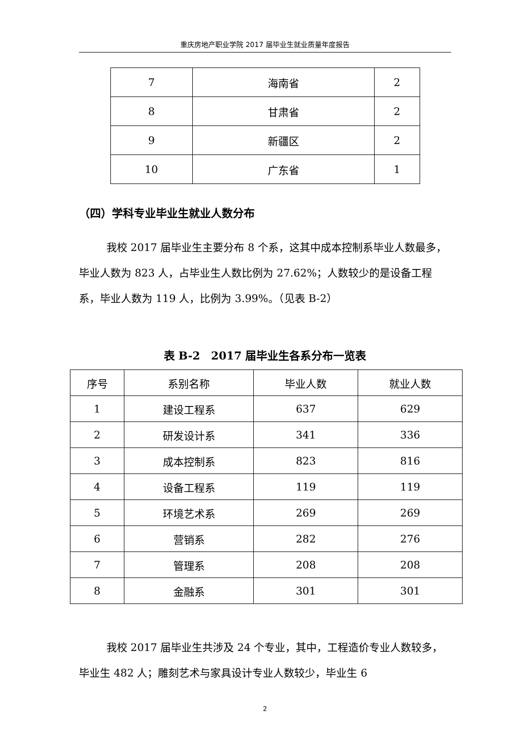重庆房地产职业学院 2017 届毕业生就业质量年度报告
| 7 | 海南省 | 2 |
| 8 | 甘肃省 | 2 |
| 9 | 新疆区 | 2 |
| 10 | 广东省 | 1 |
（四）学科专业毕业生就业人数分布
我校 2017 届毕业生主要分布 8 个系，这其中成本控制系毕业人数最多，毕业人数为 823 人，占毕业生人数比例为 27.62%；人数较少的是设备工程系，毕业人数为 119 人，比例为 3.99%。（见表 B-2）
表 B-2　2017 届毕业生各系分布一览表
| 序号 | 系别名称 | 毕业人数 | 就业人数 |
| --- | --- | --- | --- |
| 1 | 建设工程系 | 637 | 629 |
| 2 | 研发设计系 | 341 | 336 |
| 3 | 成本控制系 | 823 | 816 |
| 4 | 设备工程系 | 119 | 119 |
| 5 | 环境艺术系 | 269 | 269 |
| 6 | 营销系 | 282 | 276 |
| 7 | 管理系 | 208 | 208 |
| 8 | 金融系 | 301 | 301 |
我校 2017 届毕业生共涉及 24 个专业，其中，工程造价专业人数较多，毕业生 482 人；雕刻艺术与家具设计专业人数较少，毕业生 6
2